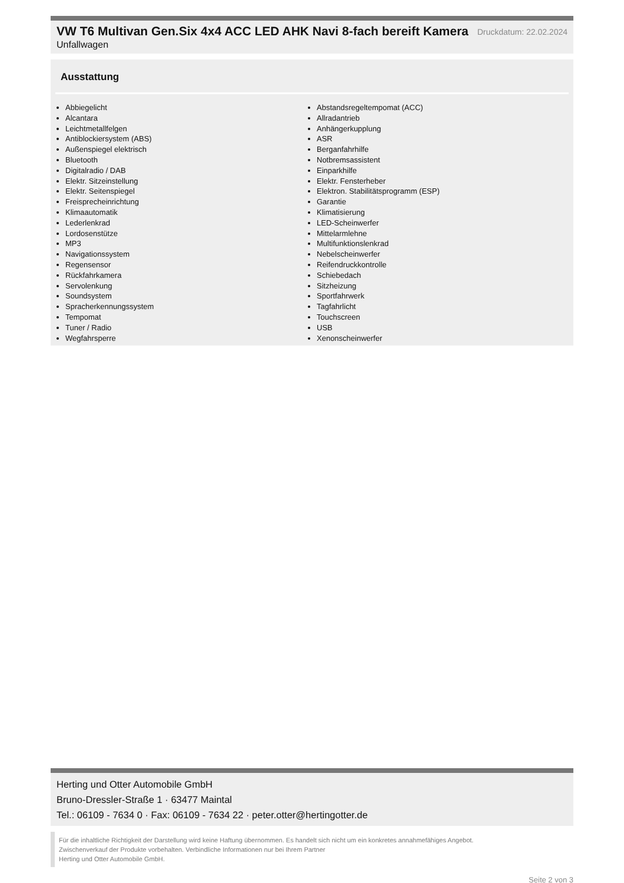VW T6 Multivan Gen.Six 4x4 ACC LED AHK Navi 8-fach bereift Kamera
Druckdatum: 22.02.2024
Unfallwagen
Ausstattung
Abbiegelicht
Alcantara
Leichtmetallfelgen
Antiblockiersystem (ABS)
Außenspiegel elektrisch
Bluetooth
Digitalradio / DAB
Elektr. Sitzeinstellung
Elektr. Seitenspiegel
Freisprecheinrichtung
Klimaautomatik
Lederlenkrad
Lordosenstütze
MP3
Navigationssystem
Regensensor
Rückfahrkamera
Servolenkung
Soundsystem
Spracherkennungssystem
Tempomat
Tuner / Radio
Wegfahrsperre
Abstandsregeltempomat (ACC)
Allradantrieb
Anhängerkupplung
ASR
Berganfahrhilfe
Notbremsassistent
Einparkhilfe
Elektr. Fensterheber
Elektron. Stabilitätsprogramm (ESP)
Garantie
Klimatisierung
LED-Scheinwerfer
Mittelarmlehne
Multifunktionslenkrad
Nebelscheinwerfer
Reifendruckkontrolle
Schiebedach
Sitzheizung
Sportfahrwerk
Tagfahrlicht
Touchscreen
USB
Xenonscheinwerfer
Herting und Otter Automobile GmbH
Bruno-Dressler-Straße 1 · 63477 Maintal
Tel.: 06109 - 7634 0 · Fax: 06109 - 7634 22 · peter.otter@hertingotter.de
Für die inhaltliche Richtigkeit der Darstellung wird keine Haftung übernommen. Es handelt sich nicht um ein konkretes annahmefähiges Angebot.
Zwischenverkauf der Produkte vorbehalten. Verbindliche Informationen nur bei Ihrem Partner
Herting und Otter Automobile GmbH.
Seite 2 von 3